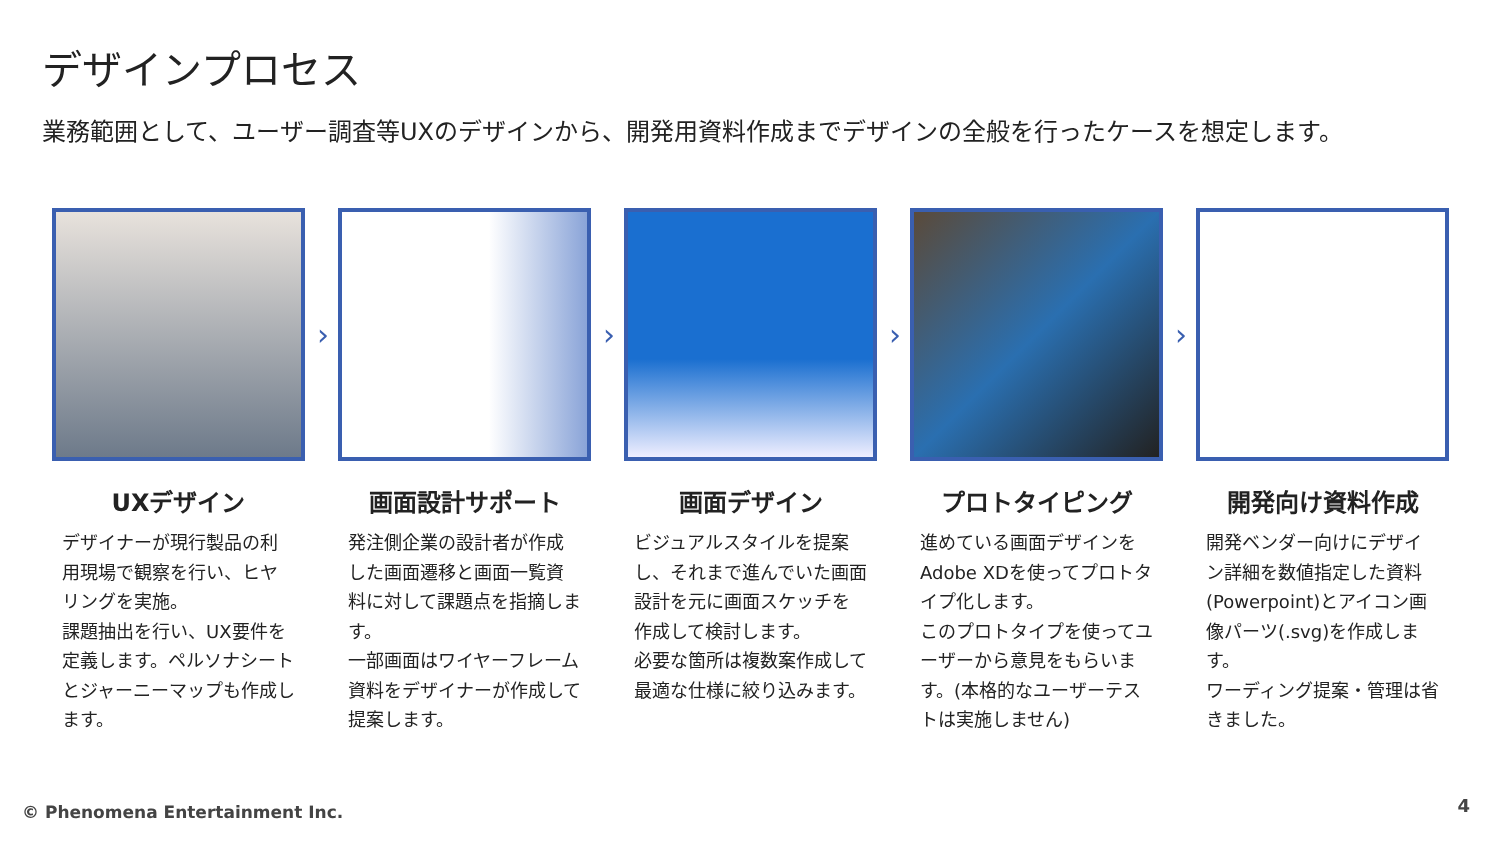デザインプロセス
業務範囲として、ユーザー調査等UXのデザインから、開発用資料作成までデザインの全般を行ったケースを想定します。
›
UXデザイン
デザイナーが現行製品の利用現場で観察を行い、ヒヤリングを実施。
課題抽出を行い、UX要件を定義します。ペルソナシートとジャーニーマップも作成します。
›
画面設計サポート
発注側企業の設計者が作成した画面遷移と画面一覧資料に対して課題点を指摘します。
一部画面はワイヤーフレーム資料をデザイナーが作成して提案します。
›
画面デザイン
ビジュアルスタイルを提案し、それまで進んでいた画面設計を元に画面スケッチを作成して検討します。
必要な箇所は複数案作成して最適な仕様に絞り込みます。
›
プロトタイピング
進めている画面デザインをAdobe XDを使ってプロトタイプ化します。
このプロトタイプを使ってユーザーから意見をもらいます。(本格的なユーザーテストは実施しません)
開発向け資料作成
開発ベンダー向けにデザイン詳細を数値指定した資料(Powerpoint)とアイコン画像パーツ(.svg)を作成します。
ワーディング提案・管理は省きました。
© Phenomena Entertainment Inc. 4